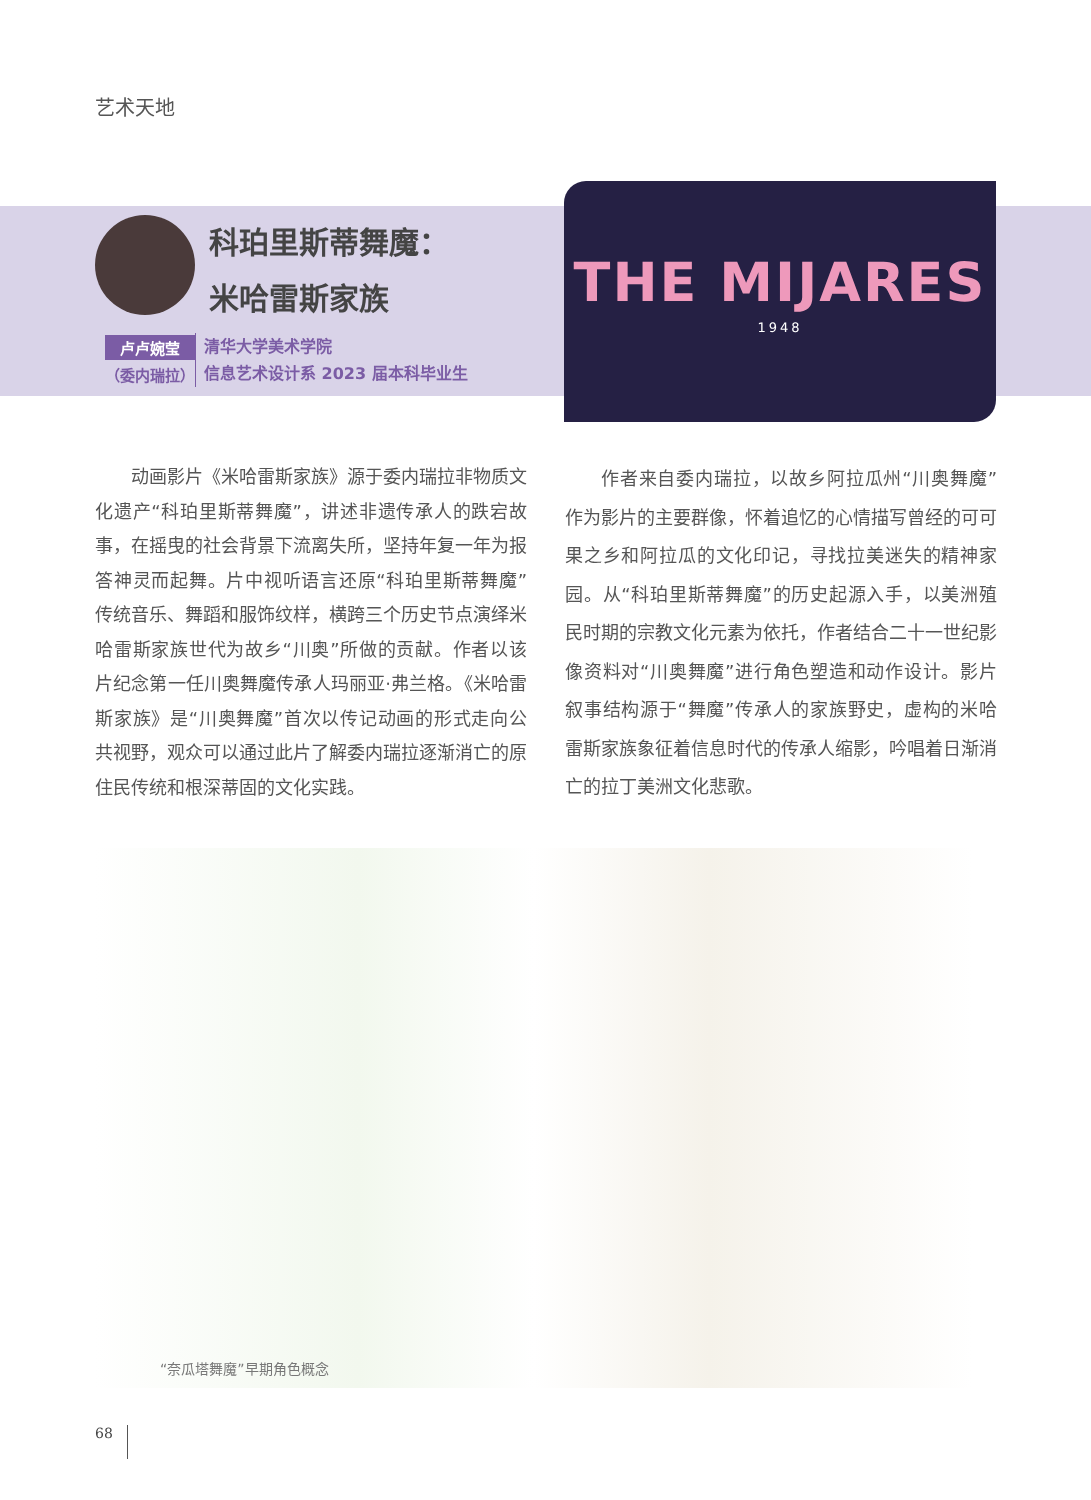艺术天地
科珀里斯蒂舞魔：
米哈雷斯家族
卢卢婉莹
（委内瑞拉）
清华大学美术学院
信息艺术设计系 2023 届本科毕业生
THE MIJARES
1948
动画影片《米哈雷斯家族》源于委内瑞拉非物质文化遗产“科珀里斯蒂舞魔”，讲述非遗传承人的跌宕故事，在摇曳的社会背景下流离失所，坚持年复一年为报答神灵而起舞。片中视听语言还原“科珀里斯蒂舞魔”传统音乐、舞蹈和服饰纹样，横跨三个历史节点演绎米哈雷斯家族世代为故乡“川奥”所做的贡献。作者以该片纪念第一任川奥舞魔传承人玛丽亚·弗兰格。《米哈雷斯家族》是“川奥舞魔”首次以传记动画的形式走向公共视野，观众可以通过此片了解委内瑞拉逐渐消亡的原住民传统和根深蒂固的文化实践。
作者来自委内瑞拉，以故乡阿拉瓜州“川奥舞魔”作为影片的主要群像，怀着追忆的心情描写曾经的可可果之乡和阿拉瓜的文化印记，寻找拉美迷失的精神家园。从“科珀里斯蒂舞魔”的历史起源入手，以美洲殖民时期的宗教文化元素为依托，作者结合二十一世纪影像资料对“川奥舞魔”进行角色塑造和动作设计。影片叙事结构源于“舞魔”传承人的家族野史，虚构的米哈雷斯家族象征着信息时代的传承人缩影，吟唱着日渐消亡的拉丁美洲文化悲歌。
“奈瓜塔舞魔”早期角色概念
68